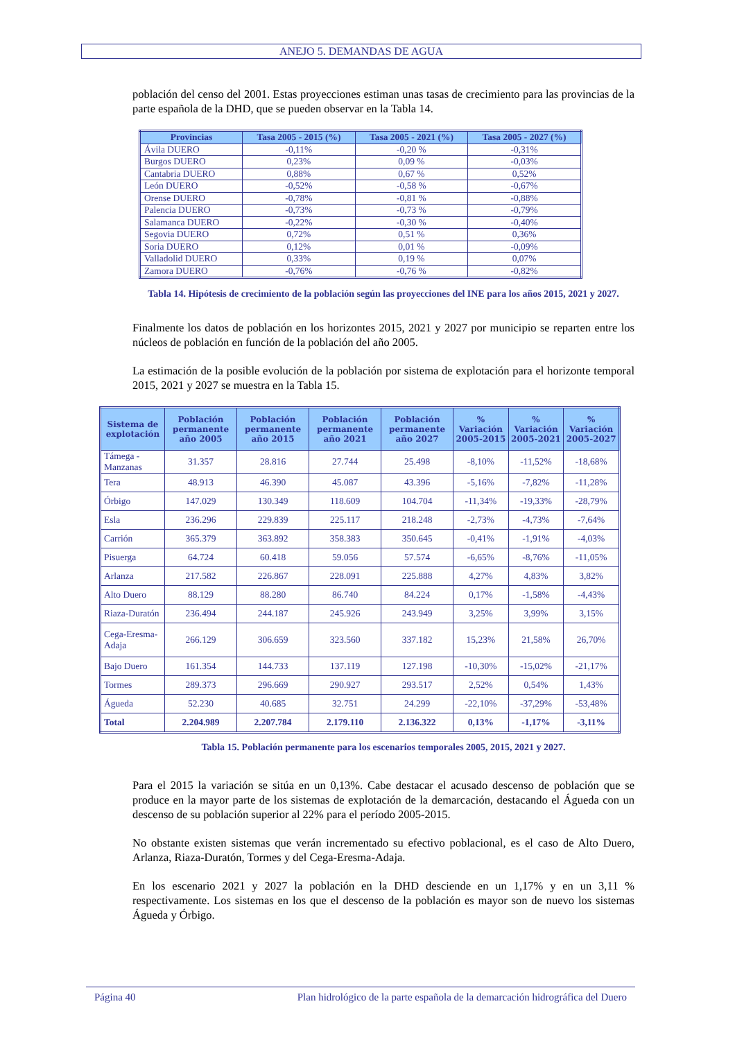ANEJO 5. DEMANDAS DE AGUA
población del censo del 2001. Estas proyecciones estiman unas tasas de crecimiento para las provincias de la parte española de la DHD, que se pueden observar en la Tabla 14.
| Provincias | Tasa 2005 - 2015 (%) | Tasa 2005 - 2021 (%) | Tasa 2005 - 2027 (%) |
| --- | --- | --- | --- |
| Ávila DUERO | -0,11% | -0,20 % | -0,31% |
| Burgos DUERO | 0,23% | 0,09 % | -0,03% |
| Cantabria DUERO | 0,88% | 0,67 % | 0,52% |
| León DUERO | -0,52% | -0,58 % | -0,67% |
| Orense DUERO | -0,78% | -0,81 % | -0,88% |
| Palencia DUERO | -0,73% | -0,73 % | -0,79% |
| Salamanca DUERO | -0,22% | -0,30 % | -0,40% |
| Segovia DUERO | 0,72% | 0,51 % | 0,36% |
| Soria DUERO | 0,12% | 0,01 % | -0,09% |
| Valladolid DUERO | 0,33% | 0,19 % | 0,07% |
| Zamora DUERO | -0,76% | -0,76 % | -0,82% |
Tabla 14. Hipótesis de crecimiento de la población según las proyecciones del INE para los años 2015, 2021 y 2027.
Finalmente los datos de población en los horizontes 2015, 2021 y 2027 por municipio se reparten entre los núcleos de población en función de la población del año 2005.
La estimación de la posible evolución de la población por sistema de explotación para el horizonte temporal 2015, 2021 y 2027 se muestra en la Tabla 15.
| Sistema de explotación | Población permanente año 2005 | Población permanente año 2015 | Población permanente año 2021 | Población permanente año 2027 | % Variación 2005-2015 | % Variación 2005-2021 | % Variación 2005-2027 |
| --- | --- | --- | --- | --- | --- | --- | --- |
| Támega - Manzanas | 31.357 | 28.816 | 27.744 | 25.498 | -8,10% | -11,52% | -18,68% |
| Tera | 48.913 | 46.390 | 45.087 | 43.396 | -5,16% | -7,82% | -11,28% |
| Órbigo | 147.029 | 130.349 | 118.609 | 104.704 | -11,34% | -19,33% | -28,79% |
| Esla | 236.296 | 229.839 | 225.117 | 218.248 | -2,73% | -4,73% | -7,64% |
| Carrión | 365.379 | 363.892 | 358.383 | 350.645 | -0,41% | -1,91% | -4,03% |
| Pisuerga | 64.724 | 60.418 | 59.056 | 57.574 | -6,65% | -8,76% | -11,05% |
| Arlanza | 217.582 | 226.867 | 228.091 | 225.888 | 4,27% | 4,83% | 3,82% |
| Alto Duero | 88.129 | 88.280 | 86.740 | 84.224 | 0,17% | -1,58% | -4,43% |
| Riaza-Duratón | 236.494 | 244.187 | 245.926 | 243.949 | 3,25% | 3,99% | 3,15% |
| Cega-Eresma-Adaja | 266.129 | 306.659 | 323.560 | 337.182 | 15,23% | 21,58% | 26,70% |
| Bajo Duero | 161.354 | 144.733 | 137.119 | 127.198 | -10,30% | -15,02% | -21,17% |
| Tormes | 289.373 | 296.669 | 290.927 | 293.517 | 2,52% | 0,54% | 1,43% |
| Águeda | 52.230 | 40.685 | 32.751 | 24.299 | -22,10% | -37,29% | -53,48% |
| Total | 2.204.989 | 2.207.784 | 2.179.110 | 2.136.322 | 0,13% | -1,17% | -3,11% |
Tabla 15. Población permanente para los escenarios temporales 2005, 2015, 2021 y 2027.
Para el 2015 la variación se sitúa en un 0,13%. Cabe destacar el acusado descenso de población que se produce en la mayor parte de los sistemas de explotación de la demarcación, destacando el Águeda con un descenso de su población superior al 22% para el período 2005-2015.
No obstante existen sistemas que verán incrementado su efectivo poblacional, es el caso de Alto Duero, Arlanza, Riaza-Duratón, Tormes y del Cega-Eresma-Adaja.
En los escenario 2021 y 2027 la población en la DHD desciende en un 1,17% y en un 3,11 % respectivamente. Los sistemas en los que el descenso de la población es mayor son de nuevo los sistemas Águeda y Órbigo.
Página 40 Plan hidrológico de la parte española de la demarcación hidrográfica del Duero